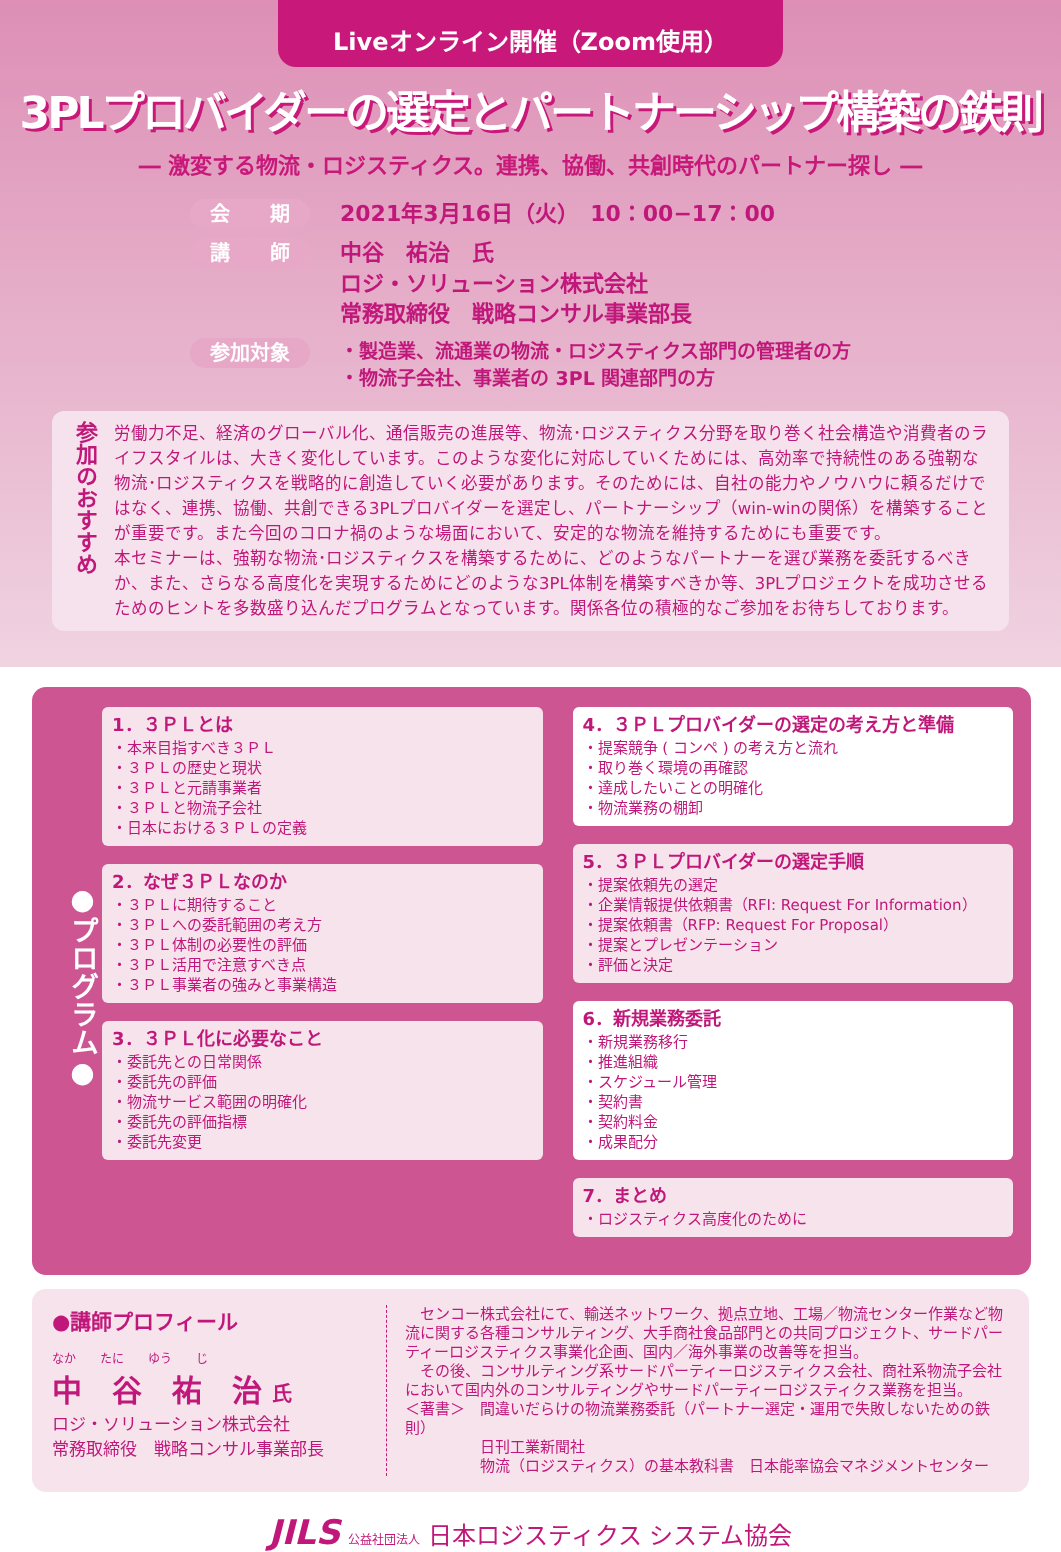Liveオンライン開催（Zoom使用）
3PLプロバイダーの選定とパートナーシップ構築の鉄則
― 激変する物流・ロジスティクス。連携、協働、共創時代のパートナー探し ―
会　　期
2021年3月16日（火）　10：00−17：00
講　　師
中谷　祐治　氏
ロジ・ソリューション株式会社
常務取締役　戦略コンサル事業部長
参加対象
・製造業、流通業の物流・ロジスティクス部門の管理者の方
・物流子会社、事業者の 3PL 関連部門の方
参加のおすすめ
労働力不足、経済のグローバル化、通信販売の進展等、物流･ロジスティクス分野を取り巻く社会構造や消費者のライフスタイルは、大きく変化しています。このような変化に対応していくためには、高効率で持続性のある強靭な物流･ロジスティクスを戦略的に創造していく必要があります。そのためには、自社の能力やノウハウに頼るだけではなく、連携、協働、共創できる3PLプロバイダーを選定し、パートナーシップ（win-winの関係）を構築することが重要です。また今回のコロナ禍のような場面において、安定的な物流を維持するためにも重要です。
本セミナーは、強靭な物流･ロジスティクスを構築するために、どのようなパートナーを選び業務を委託するべきか、また、さらなる高度化を実現するためにどのような3PL体制を構築すべきか等、3PLプロジェクトを成功させるためのヒントを多数盛り込んだプログラムとなっています。関係各位の積極的なご参加をお待ちしております。
●プログラム●
1．３ＰＬとは
・本来目指すべき３ＰＬ
・３ＰＬの歴史と現状
・３ＰＬと元請事業者
・３ＰＬと物流子会社
・日本における３ＰＬの定義
2．なぜ３ＰＬなのか
・３ＰＬに期待すること
・３ＰＬへの委託範囲の考え方
・３ＰＬ体制の必要性の評価
・３ＰＬ活用で注意すべき点
・３ＰＬ事業者の強みと事業構造
3．３ＰＬ化に必要なこと
・委託先との日常関係
・委託先の評価
・物流サービス範囲の明確化
・委託先の評価指標
・委託先変更
4．３ＰＬプロバイダーの選定の考え方と準備
・提案競争 ( コンペ ) の考え方と流れ
・取り巻く環境の再確認
・達成したいことの明確化
・物流業務の棚卸
5．３ＰＬプロバイダーの選定手順
・提案依頼先の選定
・企業情報提供依頼書（RFI: Request For Information）
・提案依頼書（RFP: Request For Proposal）
・提案とプレゼンテーション
・評価と決定
6．新規業務委託
・新規業務移行
・推進組織
・スケジュール管理
・契約書
・契約料金
・成果配分
7．まとめ
・ロジスティクス高度化のために
●講師プロフィール
なか　　たに　　ゆう　　じ
中　谷　祐　治 氏
ロジ・ソリューション株式会社
常務取締役　戦略コンサル事業部長
　センコー株式会社にて、輸送ネットワーク、拠点立地、工場／物流センター作業など物流に関する各種コンサルティング、大手商社食品部門との共同プロジェクト、サードパーティーロジスティクス事業化企画、国内／海外事業の改善等を担当。
　その後、コンサルティング系サードパーティーロジスティクス会社、商社系物流子会社において国内外のコンサルティングやサードパーティーロジスティクス業務を担当。
＜著書＞　間違いだらけの物流業務委託（パートナー選定・運用で失敗しないための鉄則）
　　　　　日刊工業新聞社
　　　　　物流（ロジスティクス）の基本教科書　日本能率協会マネジメントセンター
JILS 公益社団法人 日本ロジスティクス システム協会